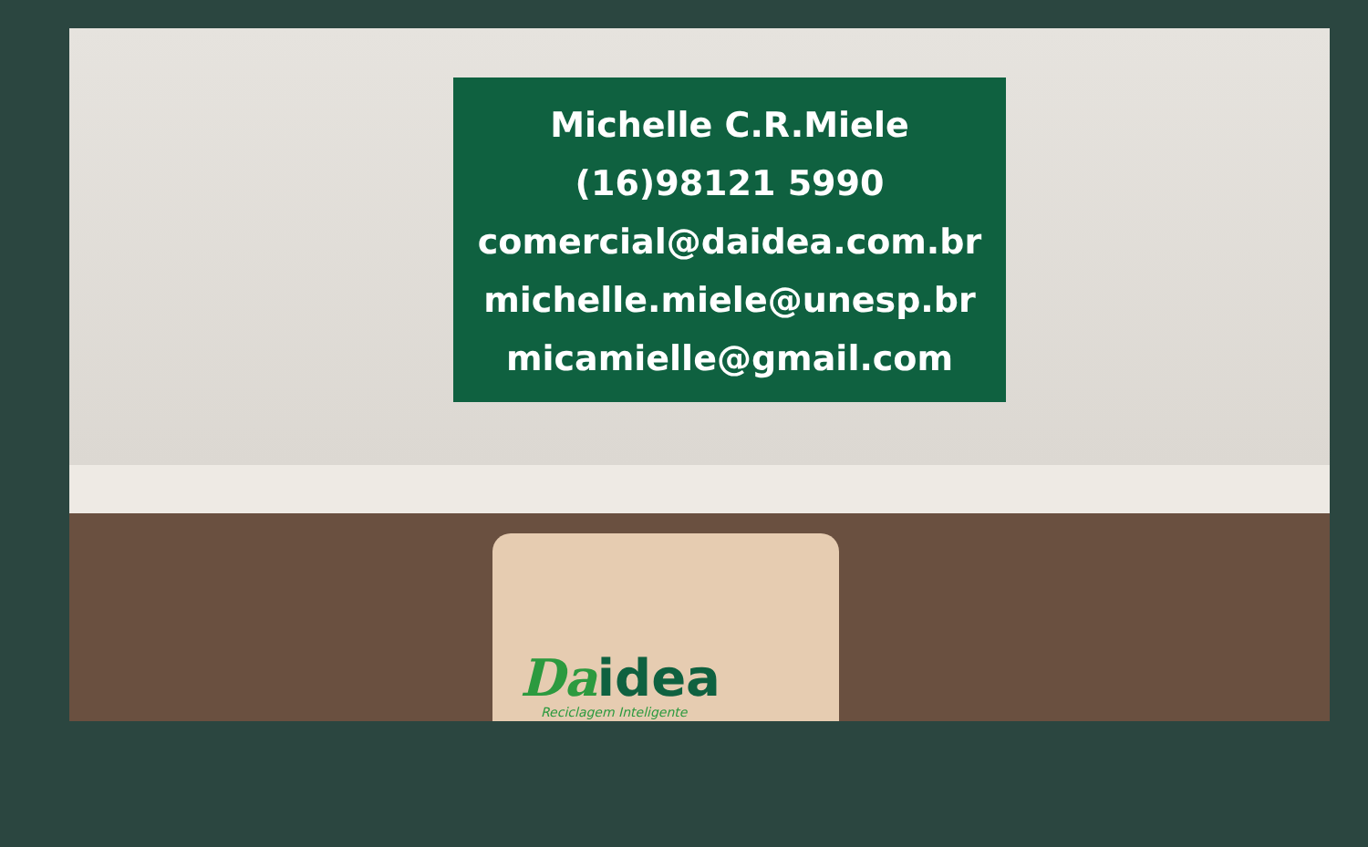Michelle C.R.Miele
(16)98121 5990
comercial@daidea.com.br
michelle.miele@unesp.br
micamielle@gmail.com
Daidea
Reciclagem Inteligente